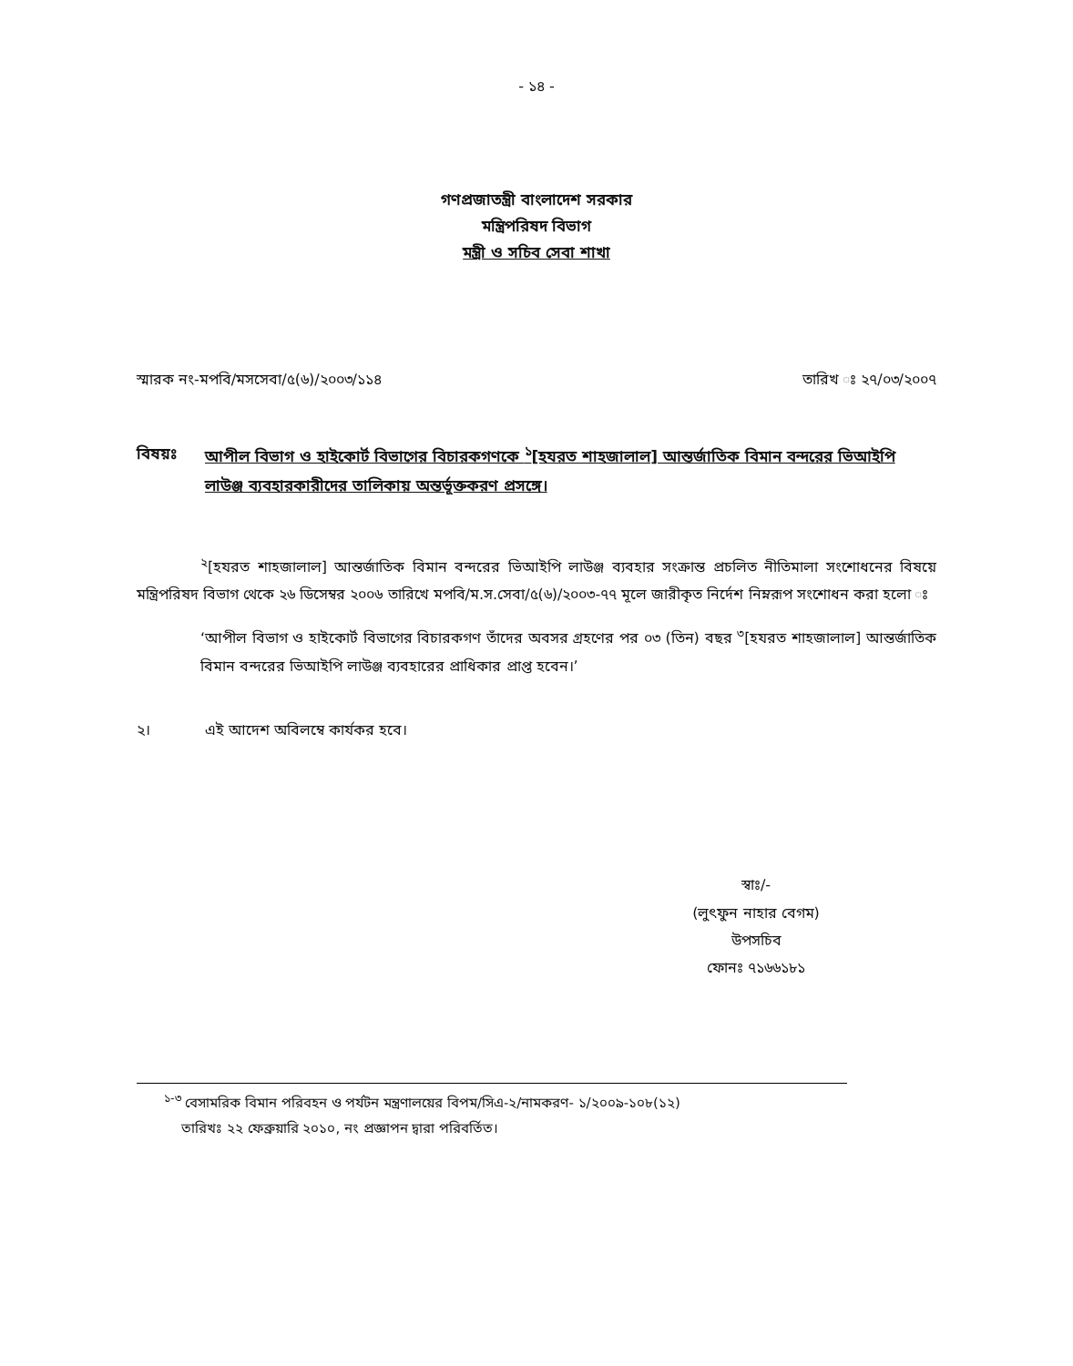- ১৪ -
গণপ্রজাতন্ত্রী বাংলাদেশ সরকার
মন্ত্রিপরিষদ বিভাগ
মন্ত্রী ও সচিব সেবা শাখা
স্মারক নং-মপবি/মসসেবা/৫(৬)/২০০৩/১১৪ তারিখ ঃ ২৭/০৩/২০০৭
বিষয়ঃ আপীল বিভাগ ও হাইকোর্ট বিভাগের বিচারকগণকে <sup>১</sup>[হযরত শাহজালাল] আন্তর্জাতিক বিমান বন্দরের ভিআইপি লাউঞ্জ ব্যবহারকারীদের তালিকায় অন্তর্ভূক্তকরণ প্রসঙ্গে।
<sup>২</sup> [হযরত শাহজালাল] আন্তর্জাতিক বিমান বন্দরের ভিআইপি লাউঞ্জ ব্যবহার সংক্রান্ত প্রচলিত নীতিমালা সংশোধনের বিষয়ে মন্ত্রিপরিষদ বিভাগ থেকে ২৬ ডিসেম্বর ২০০৬ তারিখে মপবি/ম.স.সেবা/৫(৬)/২০০৩-৭৭ মূলে জারীকৃত নির্দেশ নিম্নরূপ সংশোধন করা হলো ঃ
‘আপীল বিভাগ ও হাইকোর্ট বিভাগের বিচারকগণ তাঁদের অবসর গ্রহণের পর ০৩ (তিন) বছর <sup>৩</sup>[হযরত শাহজালাল] আন্তর্জাতিক বিমান বন্দরের ভিআইপি লাউঞ্জ ব্যবহারের প্রাধিকার প্রাপ্ত হবেন।’
২। এই আদেশ অবিলম্বে কার্যকর হবে।
স্বাঃ/-
(লুৎফুন নাহার বেগম)
উপসচিব
ফোনঃ ৭১৬৬১৮১
<sup>১-৩</sup> বেসামরিক বিমান পরিবহন ও পর্যটন মন্ত্রণালয়ের বিপম/সিএ-২/নামকরণ- ১/২০০৯-১০৮(১২)
তারিখঃ ২২ ফেব্রুয়ারি ২০১০, নং প্রজ্ঞাপন দ্বারা পরিবর্তিত।